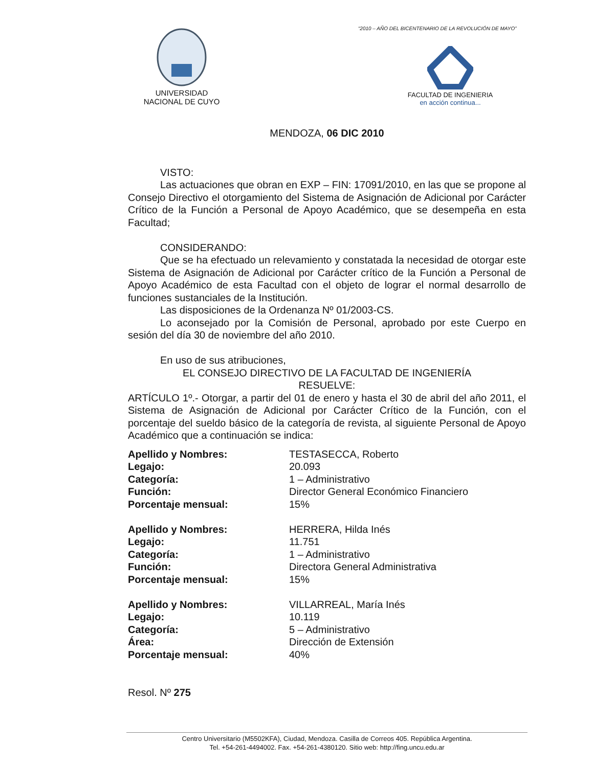“2010 – AÑO DEL BICENTENARIO DE LA REVOLUCIÓN DE MAYO”
UNIVERSIDAD
NACIONAL DE CUYO
FACULTAD DE INGENIERIA
en acción continua...
MENDOZA, 06 DIC 2010
VISTO:
Las actuaciones que obran en EXP – FIN: 17091/2010, en las que se propone al Consejo Directivo el otorgamiento del Sistema de Asignación de Adicional por Carácter Crítico de la Función a Personal de Apoyo Académico, que se desempeña en esta Facultad;
CONSIDERANDO:
Que se ha efectuado un relevamiento y constatada la necesidad de otorgar este Sistema de Asignación de Adicional por Carácter crítico de la Función a Personal de Apoyo Académico de esta Facultad con el objeto de lograr el normal desarrollo de funciones sustanciales de la Institución.
Las disposiciones de la Ordenanza Nº 01/2003-CS.
Lo aconsejado por la Comisión de Personal, aprobado por este Cuerpo en sesión del día 30 de noviembre del año 2010.
En uso de sus atribuciones,
EL CONSEJO DIRECTIVO DE LA FACULTAD DE INGENIERÍA
RESUELVE:
ARTÍCULO 1º.- Otorgar, a partir del 01 de enero y hasta el 30 de abril del año 2011, el Sistema de Asignación de Adicional por Carácter Crítico de la Función, con el porcentaje del sueldo básico de la categoría de revista, al siguiente Personal de Apoyo Académico que a continuación se indica:
| Apellido y Nombres: | TESTASECCA, Roberto |
| Legajo: | 20.093 |
| Categoría: | 1 – Administrativo |
| Función: | Director General Económico Financiero |
| Porcentaje mensual: | 15% |
| Apellido y Nombres: | HERRERA, Hilda Inés |
| Legajo: | 11.751 |
| Categoría: | 1 – Administrativo |
| Función: | Directora General Administrativa |
| Porcentaje mensual: | 15% |
| Apellido y Nombres: | VILLARREAL, María Inés |
| Legajo: | 10.119 |
| Categoría: | 5 – Administrativo |
| Área: | Dirección de Extensión |
| Porcentaje mensual: | 40% |
Resol. Nº 275
Centro Universitario (M5502KFA), Ciudad, Mendoza. Casilla de Correos 405. República Argentina.
Tel. +54-261-4494002. Fax. +54-261-4380120. Sitio web: http://fing.uncu.edu.ar